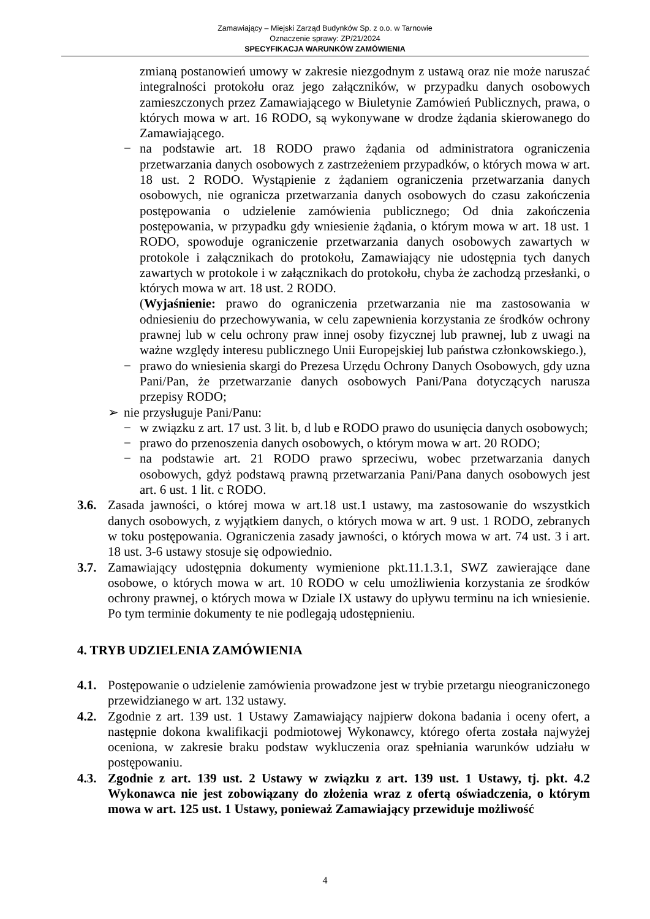Zamawiający – Miejski Zarząd Budynków Sp. z o.o. w Tarnowie
Oznaczenie sprawy: ZP/21/2024
SPECYFIKACJA WARUNKÓW ZAMÓWIENIA
zmianą postanowień umowy w zakresie niezgodnym z ustawą oraz nie może naruszać integralności protokołu oraz jego załączników, w przypadku danych osobowych zamieszczonych przez Zamawiającego w Biuletynie Zamówień Publicznych, prawa, o których mowa w art. 16 RODO, są wykonywane w drodze żądania skierowanego do Zamawiającego.
− na podstawie art. 18 RODO prawo żądania od administratora ograniczenia przetwarzania danych osobowych z zastrzeżeniem przypadków, o których mowa w art. 18 ust. 2 RODO. Wystąpienie z żądaniem ograniczenia przetwarzania danych osobowych, nie ogranicza przetwarzania danych osobowych do czasu zakończenia postępowania o udzielenie zamówienia publicznego; Od dnia zakończenia postępowania, w przypadku gdy wniesienie żądania, o którym mowa w art. 18 ust. 1 RODO, spowoduje ograniczenie przetwarzania danych osobowych zawartych w protokole i załącznikach do protokołu, Zamawiający nie udostępnia tych danych zawartych w protokole i w załącznikach do protokołu, chyba że zachodzą przesłanki, o których mowa w art. 18 ust. 2 RODO.
(Wyjaśnienie: prawo do ograniczenia przetwarzania nie ma zastosowania w odniesieniu do przechowywania, w celu zapewnienia korzystania ze środków ochrony prawnej lub w celu ochrony praw innej osoby fizycznej lub prawnej, lub z uwagi na ważne względy interesu publicznego Unii Europejskiej lub państwa członkowskiego.),
− prawo do wniesienia skargi do Prezesa Urzędu Ochrony Danych Osobowych, gdy uzna Pani/Pan, że przetwarzanie danych osobowych Pani/Pana dotyczących narusza przepisy RODO;
➢ nie przysługuje Pani/Panu:
− w związku z art. 17 ust. 3 lit. b, d lub e RODO prawo do usunięcia danych osobowych;
− prawo do przenoszenia danych osobowych, o którym mowa w art. 20 RODO;
− na podstawie art. 21 RODO prawo sprzeciwu, wobec przetwarzania danych osobowych, gdyż podstawą prawną przetwarzania Pani/Pana danych osobowych jest art. 6 ust. 1 lit. c RODO.
3.6.
Zasada jawności, o której mowa w art.18 ust.1 ustawy, ma zastosowanie do wszystkich danych osobowych, z wyjątkiem danych, o których mowa w art. 9 ust. 1 RODO, zebranych w toku postępowania. Ograniczenia zasady jawności, o których mowa w art. 74 ust. 3 i art. 18 ust. 3-6 ustawy stosuje się odpowiednio.
3.7.
Zamawiający udostępnia dokumenty wymienione pkt.11.1.3.1, SWZ zawierające dane osobowe, o których mowa w art. 10 RODO w celu umożliwienia korzystania ze środków ochrony prawnej, o których mowa w Dziale IX ustawy do upływu terminu na ich wniesienie. Po tym terminie dokumenty te nie podlegają udostępnieniu.
4. TRYB UDZIELENIA ZAMÓWIENIA
4.1.
Postępowanie o udzielenie zamówienia prowadzone jest w trybie przetargu nieograniczonego przewidzianego w art. 132 ustawy.
4.2.
Zgodnie z art. 139 ust. 1 Ustawy Zamawiający najpierw dokona badania i oceny ofert, a następnie dokona kwalifikacji podmiotowej Wykonawcy, którego oferta została najwyżej oceniona, w zakresie braku podstaw wykluczenia oraz spełniania warunków udziału w postępowaniu.
4.3.
Zgodnie z art. 139 ust. 2 Ustawy w związku z art. 139 ust. 1 Ustawy, tj. pkt. 4.2 Wykonawca nie jest zobowiązany do złożenia wraz z ofertą oświadczenia, o którym mowa w art. 125 ust. 1 Ustawy, ponieważ Zamawiający przewiduje możliwość
4